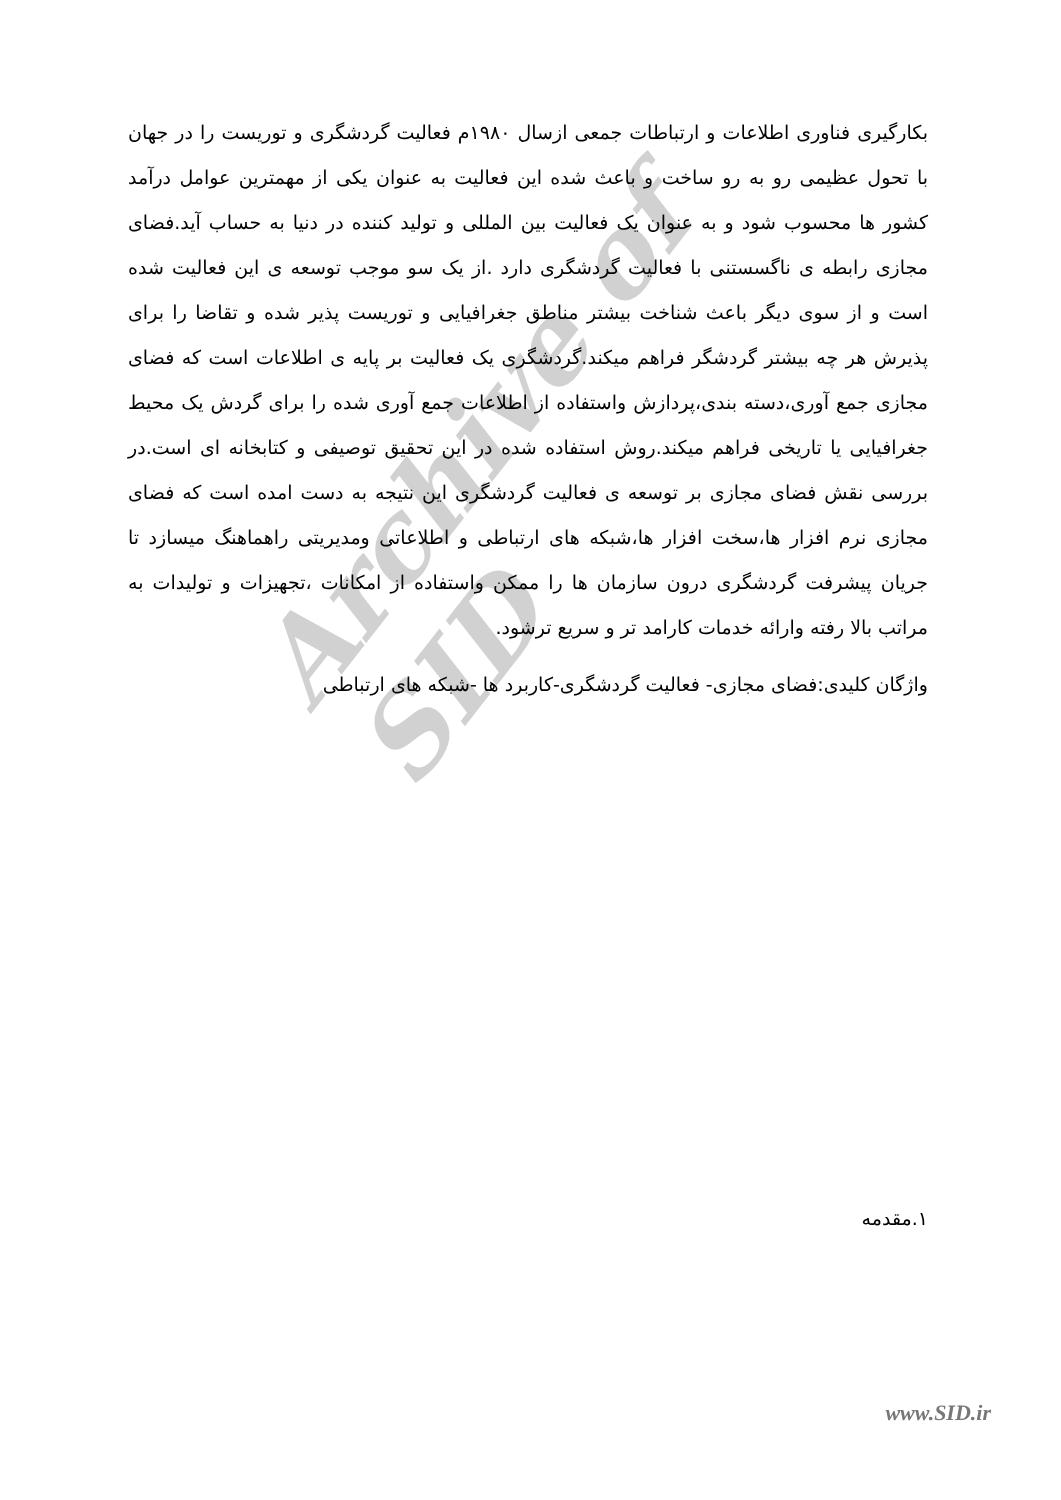Archive of SID
بکارگیری فناوری اطلاعات و ارتباطات جمعی ازسال ۱۹۸۰م فعالیت گردشگری و توریست را در جهان با تحول عظیمی رو به رو ساخت و باعث شده این فعالیت به عنوان یکی از مهمترین عوامل درآمد کشور ها محسوب شود و به عنوان یک فعالیت بین المللی و تولید کننده در دنیا به حساب آید.فضای مجازی رابطه ی ناگسستنی با فعالیت گردشگری دارد .از یک سو موجب توسعه ی این فعالیت شده است و از سوی دیگر باعث شناخت بیشتر مناطق جغرافیایی و توریست پذیر شده و تقاضا را برای پذیرش هر چه بیشتر گردشگر فراهم میکند.گردشگری یک فعالیت بر پایه ی اطلاعات است که فضای مجازی جمع آوری،دسته بندی،پردازش واستفاده از اطلاعات جمع آوری شده را برای گردش یک محیط جغرافیایی یا تاریخی فراهم میکند.روش استفاده شده در این تحقیق توصیفی و کتابخانه ای است.در بررسی نقش فضای مجازی بر توسعه ی فعالیت گردشگری این نتیجه به دست امده است که فضای مجازی نرم افزار ها،سخت افزار ها،شبکه های ارتباطی و اطلاعاتی ومدیریتی راهماهنگ میسازد تا جریان پیشرفت گردشگری درون سازمان ها را ممکن واستفاده از امکانات ،تجهیزات و تولیدات به مراتب بالا رفته وارائه خدمات کارامد تر و سریع ترشود.
واژگان کلیدی:فضای مجازی- فعالیت گردشگری-کاربرد ها -شبکه های ارتباطی
۱.مقدمه
www.SID.ir